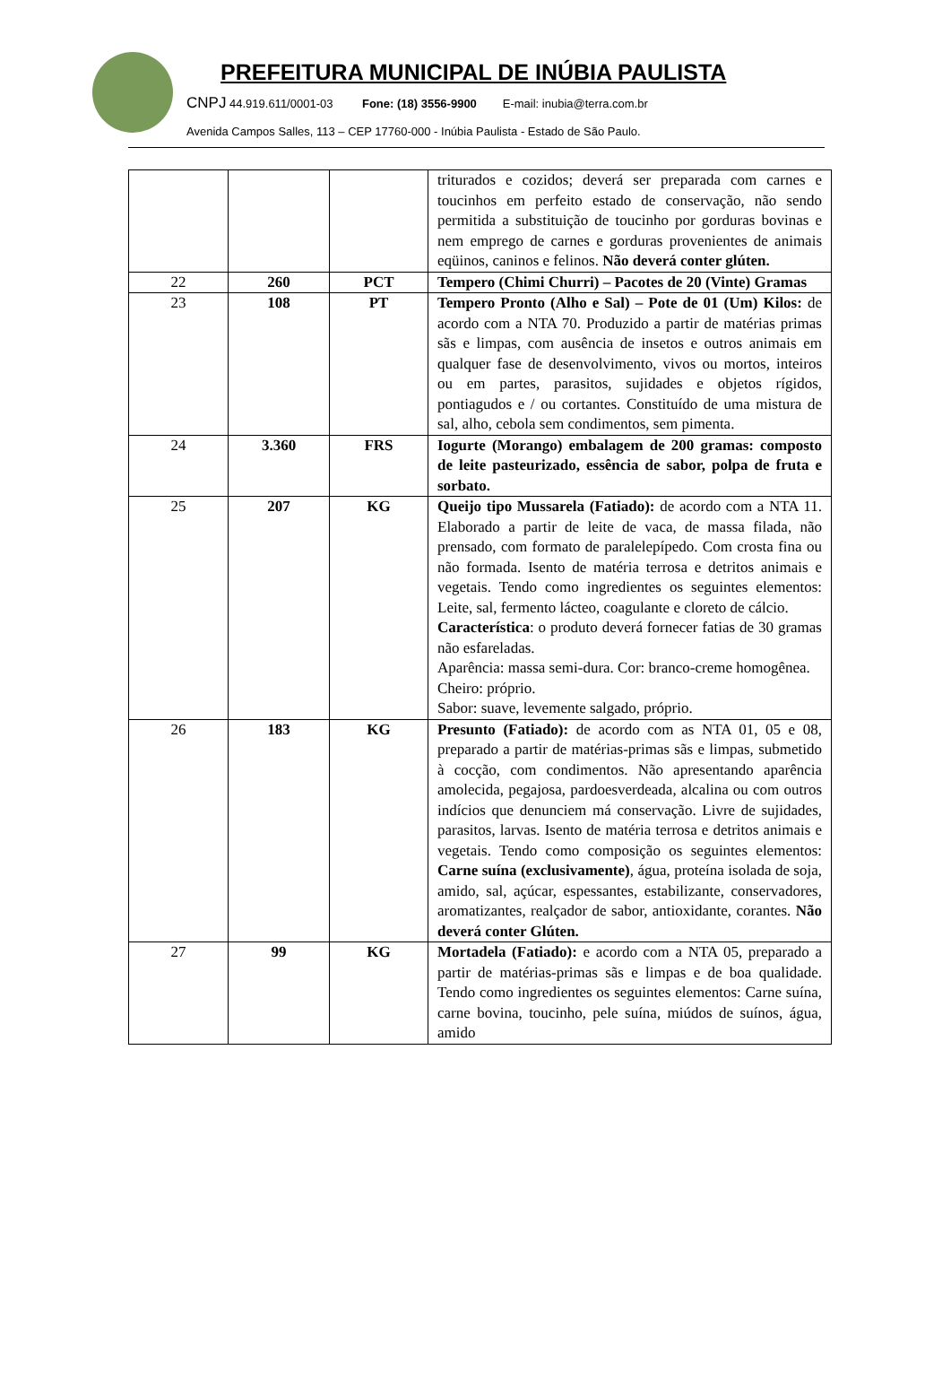PREFEITURA MUNICIPAL DE INÚBIA PAULISTA
CNPJ 44.919.611/0001-03 Fone: (18) 3556-9900 E-mail: inubia@terra.com.br
Avenida Campos Salles, 113 – CEP 17760-000 - Inúbia Paulista - Estado de São Paulo.
| | | | triturados e cozidos; deverá ser preparada com carnes e toucinhos em perfeito estado de conservação, não sendo permitida a substituição de toucinho por gorduras bovinas e nem emprego de carnes e gorduras provenientes de animais eqüinos, caninos e felinos. Não deverá conter glúten. |
| 22 | 260 | PCT | Tempero (Chimi Churri) – Pacotes de 20 (Vinte) Gramas |
| 23 | 108 | PT | Tempero Pronto (Alho e Sal) – Pote de 01 (Um) Kilos: de acordo com a NTA 70. Produzido a partir de matérias primas sãs e limpas, com ausência de insetos e outros animais em qualquer fase de desenvolvimento, vivos ou mortos, inteiros ou em partes, parasitos, sujidades e objetos rígidos, pontiagudos e / ou cortantes. Constituído de uma mistura de sal, alho, cebola sem condimentos, sem pimenta. |
| 24 | 3.360 | FRS | Iogurte (Morango) embalagem de 200 gramas: composto de leite pasteurizado, essência de sabor, polpa de fruta e sorbato. |
| 25 | 207 | KG | Queijo tipo Mussarela (Fatiado): de acordo com a NTA 11. Elaborado a partir de leite de vaca, de massa filada, não prensado, com formato de paralelepípedo. Com crosta fina ou não formada. Isento de matéria terrosa e detritos animais e vegetais. Tendo como ingredientes os seguintes elementos: Leite, sal, fermento lácteo, coagulante e cloreto de cálcio. Característica : o produto deverá fornecer fatias de 30 gramas não esfareladas. Aparência: massa semi-dura. Cor: branco-creme homogênea. Cheiro: próprio. Sabor: suave, levemente salgado, próprio. |
| 26 | 183 | KG | Presunto (Fatiado): de acordo com as NTA 01, 05 e 08, preparado a partir de matérias-primas sãs e limpas, submetido à cocção, com condimentos. Não apresentando aparência amolecida, pegajosa, pardoesverdeada, alcalina ou com outros indícios que denunciem má conservação. Livre de sujidades, parasitos, larvas. Isento de matéria terrosa e detritos animais e vegetais. Tendo como composição os seguintes elementos: Carne suína (exclusivamente) , água, proteína isolada de soja, amido, sal, açúcar, espessantes, estabilizante, conservadores, aromatizantes, realçador de sabor, antioxidante, corantes. Não deverá conter Glúten. |
| 27 | 99 | KG | Mortadela (Fatiado): e acordo com a NTA 05, preparado a partir de matérias-primas sãs e limpas e de boa qualidade. Tendo como ingredientes os seguintes elementos: Carne suína, carne bovina, toucinho, pele suína, miúdos de suínos, água, amido |